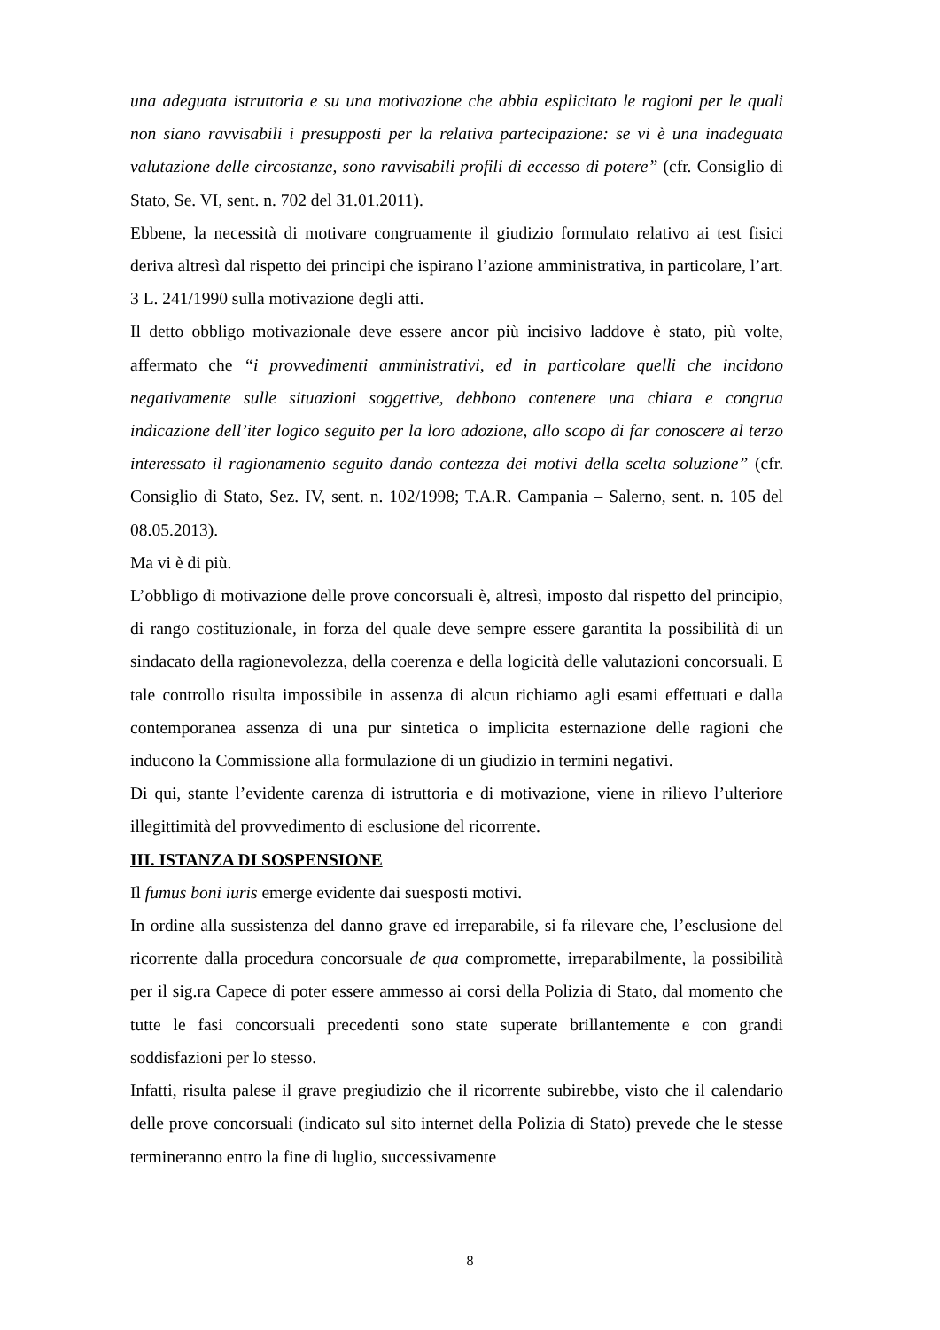una adeguata istruttoria e su una motivazione che abbia esplicitato le ragioni per le quali non siano ravvisabili i presupposti per la relativa partecipazione: se vi è una inadeguata valutazione delle circostanze, sono ravvisabili profili di eccesso di potere” (cfr. Consiglio di Stato, Se. VI, sent. n. 702 del 31.01.2011).
Ebbene, la necessità di motivare congruamente il giudizio formulato relativo ai test fisici deriva altresì dal rispetto dei principi che ispirano l’azione amministrativa, in particolare, l’art. 3 L. 241/1990 sulla motivazione degli atti.
Il detto obbligo motivazionale deve essere ancor più incisivo laddove è stato, più volte, affermato che “i provvedimenti amministrativi, ed in particolare quelli che incidono negativamente sulle situazioni soggettive, debbono contenere una chiara e congrua indicazione dell’iter logico seguito per la loro adozione, allo scopo di far conoscere al terzo interessato il ragionamento seguito dando contezza dei motivi della scelta soluzione” (cfr. Consiglio di Stato, Sez. IV, sent. n. 102/1998; T.A.R. Campania – Salerno, sent. n. 105 del 08.05.2013).
Ma vi è di più.
L’obbligo di motivazione delle prove concorsuali è, altresì, imposto dal rispetto del principio, di rango costituzionale, in forza del quale deve sempre essere garantita la possibilità di un sindacato della ragionevolezza, della coerenza e della logicità delle valutazioni concorsuali. E tale controllo risulta impossibile in assenza di alcun richiamo agli esami effettuati e dalla contemporanea assenza di una pur sintetica o implicita esternazione delle ragioni che inducono la Commissione alla formulazione di un giudizio in termini negativi.
Di qui, stante l’evidente carenza di istruttoria e di motivazione, viene in rilievo l’ulteriore illegittimità del provvedimento di esclusione del ricorrente.
III. ISTANZA DI SOSPENSIONE
Il fumus boni iuris emerge evidente dai suesposti motivi.
In ordine alla sussistenza del danno grave ed irreparabile, si fa rilevare che, l’esclusione del ricorrente dalla procedura concorsuale de qua compromette, irreparabilmente, la possibilità per il sig.ra Capece di poter essere ammesso ai corsi della Polizia di Stato, dal momento che tutte le fasi concorsuali precedenti sono state superate brillantemente e con grandi soddisfazioni per lo stesso.
Infatti, risulta palese il grave pregiudizio che il ricorrente subirebbe, visto che il calendario delle prove concorsuali (indicato sul sito internet della Polizia di Stato) prevede che le stesse termineranno entro la fine di luglio, successivamente
8